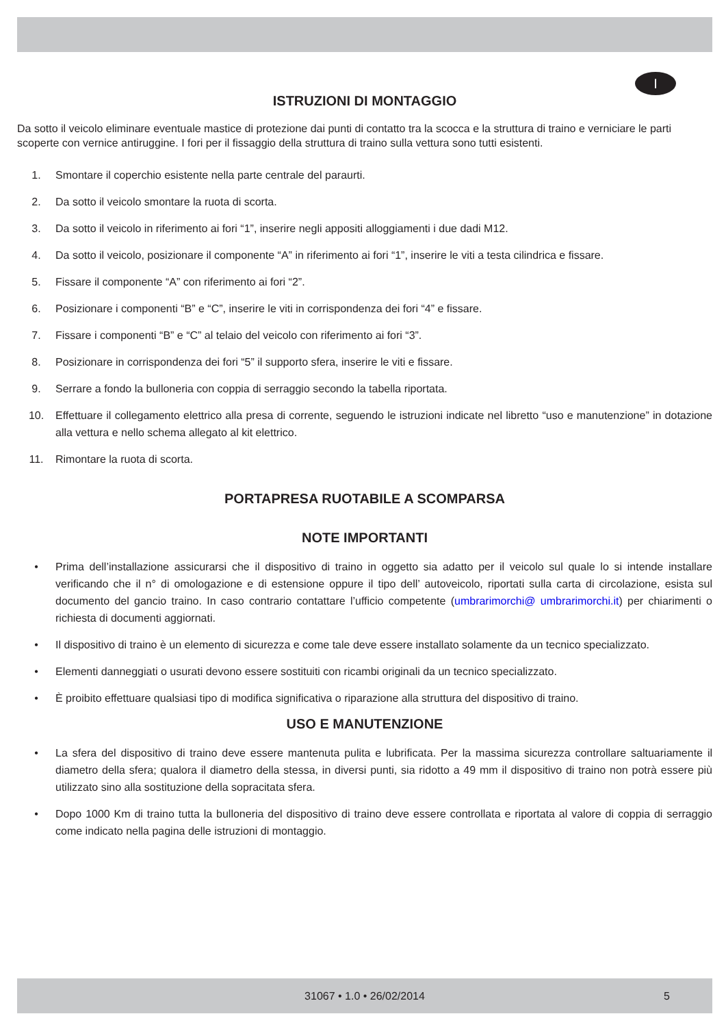I
ISTRUZIONI DI MONTAGGIO
Da sotto il veicolo eliminare eventuale mastice di protezione dai punti di contatto tra la scocca e la struttura di traino e verniciare le parti scoperte con vernice antiruggine. I fori per il fissaggio della struttura di traino sulla vettura sono tutti esistenti.
1. Smontare il coperchio esistente nella parte centrale del paraurti.
2. Da sotto il veicolo smontare la ruota di scorta.
3. Da sotto il veicolo in riferimento ai fori “1”, inserire negli appositi alloggiamenti i due dadi M12.
4. Da sotto il veicolo, posizionare il componente “A” in riferimento ai fori “1”, inserire le viti a testa cilindrica e fissare.
5. Fissare il componente “A” con riferimento ai fori “2”.
6. Posizionare i componenti “B” e “C”, inserire le viti in corrispondenza dei fori “4” e fissare.
7. Fissare i componenti “B” e “C” al telaio del veicolo con riferimento ai fori “3”.
8. Posizionare in corrispondenza dei fori “5” il supporto sfera, inserire le viti e fissare.
9. Serrare a fondo la bulloneria con coppia di serraggio secondo la tabella riportata.
10. Effettuare il collegamento elettrico alla presa di corrente, seguendo le istruzioni indicate nel libretto “uso e manutenzione” in dotazione alla vettura e nello schema allegato al kit elettrico.
11. Rimontare la ruota di scorta.
PORTAPRESA RUOTABILE A SCOMPARSA
NOTE IMPORTANTI
• Prima dell’installazione assicurarsi che il dispositivo di traino in oggetto sia adatto per il veicolo sul quale lo si intende installare verificando che il n° di omologazione e di estensione oppure il tipo dell’ autoveicolo, riportati sulla carta di circolazione, esista sul documento del gancio traino. In caso contrario contattare l’ufficio competente (umbrarimorchi@ umbrarimorchi.it) per chiarimenti o richiesta di documenti aggiornati.
• Il dispositivo di traino è un elemento di sicurezza e come tale deve essere installato solamente da un tecnico specializzato.
• Elementi danneggiati o usurati devono essere sostituiti con ricambi originali da un tecnico specializzato.
• È proibito effettuare qualsiasi tipo di modifica significativa o riparazione alla struttura del dispositivo di traino.
USO E MANUTENZIONE
• La sfera del dispositivo di traino deve essere mantenuta pulita e lubrificata. Per la massima sicurezza controllare saltuariamente il diametro della sfera; qualora il diametro della stessa, in diversi punti, sia ridotto a 49 mm il dispositivo di traino non potrà essere più utilizzato sino alla sostituzione della sopracitata sfera.
• Dopo 1000 Km di traino tutta la bulloneria del dispositivo di traino deve essere controllata e riportata al valore di coppia di serraggio come indicato nella pagina delle istruzioni di montaggio.
31067 • 1.0 • 26/02/2014 5